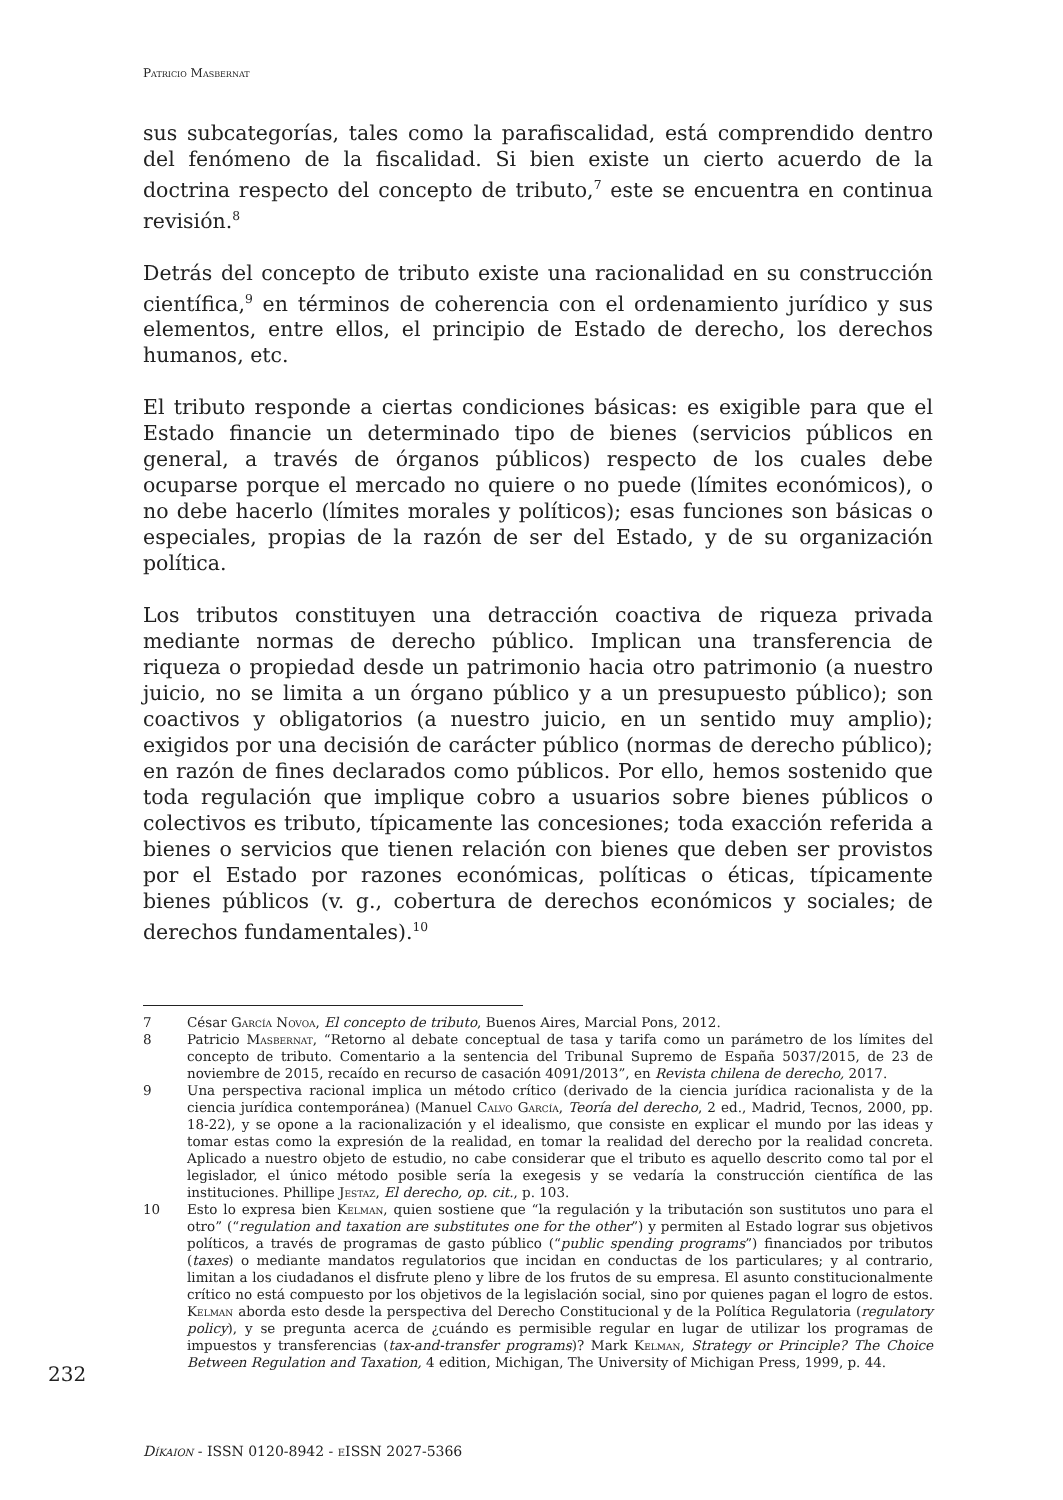Patricio Masbernat
sus subcategorías, tales como la parafiscalidad, está comprendido dentro del fenómeno de la fiscalidad. Si bien existe un cierto acuerdo de la doctrina respecto del concepto de tributo,<sup>7</sup> este se encuentra en continua revisión.<sup>8</sup>
Detrás del concepto de tributo existe una racionalidad en su construcción científica,<sup>9</sup> en términos de coherencia con el ordenamiento jurídico y sus elementos, entre ellos, el principio de Estado de derecho, los derechos humanos, etc.
El tributo responde a ciertas condiciones básicas: es exigible para que el Estado financie un determinado tipo de bienes (servicios públicos en general, a través de órganos públicos) respecto de los cuales debe ocuparse porque el mercado no quiere o no puede (límites económicos), o no debe hacerlo (límites morales y políticos); esas funciones son básicas o especiales, propias de la razón de ser del Estado, y de su organización política.
Los tributos constituyen una detracción coactiva de riqueza privada mediante normas de derecho público. Implican una transferencia de riqueza o propiedad desde un patrimonio hacia otro patrimonio (a nuestro juicio, no se limita a un órgano público y a un presupuesto público); son coactivos y obligatorios (a nuestro juicio, en un sentido muy amplio); exigidos por una decisión de carácter público (normas de derecho público); en razón de fines declarados como públicos. Por ello, hemos sostenido que toda regulación que implique cobro a usuarios sobre bienes públicos o colectivos es tributo, típicamente las concesiones; toda exacción referida a bienes o servicios que tienen relación con bienes que deben ser provistos por el Estado por razones económicas, políticas o éticas, típicamente bienes públicos (v. g., cobertura de derechos económicos y sociales; de derechos fundamentales).<sup>10</sup>
7 César García Novoa, El concepto de tributo, Buenos Aires, Marcial Pons, 2012.
8 Patricio Masbernat, “Retorno al debate conceptual de tasa y tarifa como un parámetro de los límites del concepto de tributo. Comentario a la sentencia del Tribunal Supremo de España 5037/2015, de 23 de noviembre de 2015, recaído en recurso de casación 4091/2013”, en Revista chilena de derecho, 2017.
9 Una perspectiva racional implica un método crítico (derivado de la ciencia jurídica racionalista y de la ciencia jurídica contemporánea) (Manuel Calvo García, Teoría del derecho, 2 ed., Madrid, Tecnos, 2000, pp. 18-22), y se opone a la racionalización y el idealismo, que consiste en explicar el mundo por las ideas y tomar estas como la expresión de la realidad, en tomar la realidad del derecho por la realidad concreta. Aplicado a nuestro objeto de estudio, no cabe considerar que el tributo es aquello descrito como tal por el legislador, el único método posible sería la exegesis y se vedaría la construcción científica de las instituciones. Phillipe Jestaz, El derecho, op. cit., p. 103.
10 Esto lo expresa bien Kelman, quien sostiene que “la regulación y la tributación son sustitutos uno para el otro” (“regulation and taxation are substitutes one for the other”) y permiten al Estado lograr sus objetivos políticos, a través de programas de gasto público (“public spending programs”) financiados por tributos (taxes) o mediante mandatos regulatorios que incidan en conductas de los particulares; y al contrario, limitan a los ciudadanos el disfrute pleno y libre de los frutos de su empresa. El asunto constitucionalmente crítico no está compuesto por los objetivos de la legislación social, sino por quienes pagan el logro de estos. Kelman aborda esto desde la perspectiva del Derecho Constitucional y de la Política Regulatoria (regulatory policy), y se pregunta acerca de ¿cuándo es permisible regular en lugar de utilizar los programas de impuestos y transferencias (tax-and-transfer programs)? Mark Kelman, Strategy or Principle? The Choice Between Regulation and Taxation, 4 edition, Michigan, The University of Michigan Press, 1999, p. 44.
232
Díkaion - ISSN 0120-8942 - e ISSN 2027-5366